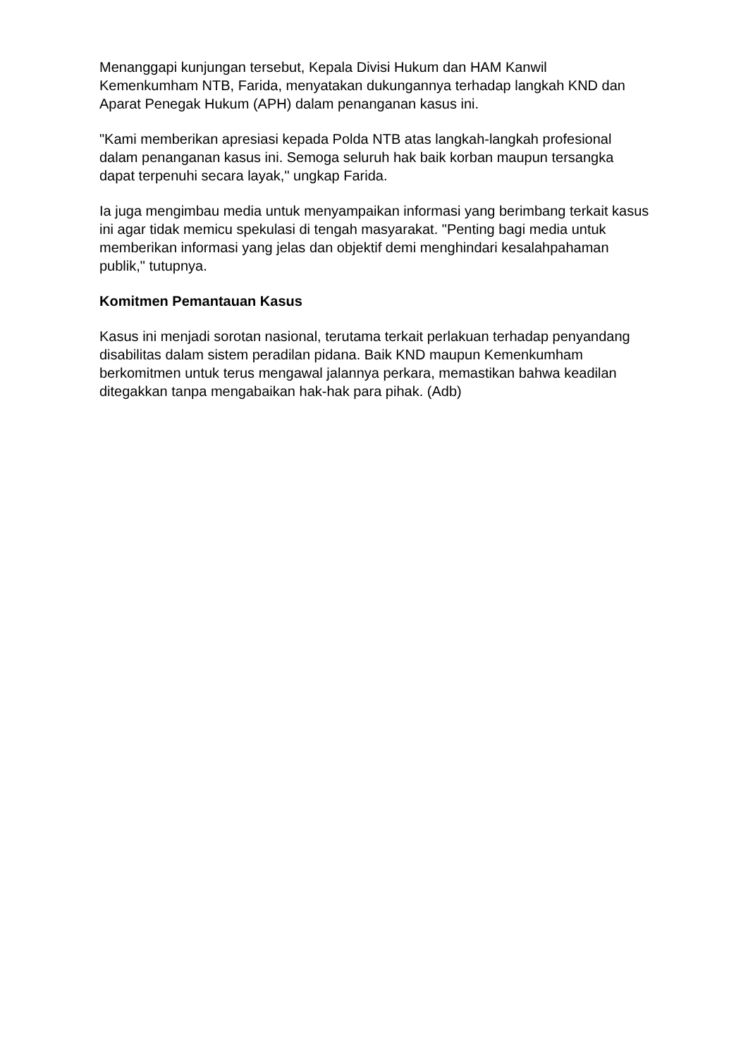Menanggapi kunjungan tersebut, Kepala Divisi Hukum dan HAM Kanwil Kemenkumham NTB, Farida, menyatakan dukungannya terhadap langkah KND dan Aparat Penegak Hukum (APH) dalam penanganan kasus ini.
"Kami memberikan apresiasi kepada Polda NTB atas langkah-langkah profesional dalam penanganan kasus ini. Semoga seluruh hak baik korban maupun tersangka dapat terpenuhi secara layak," ungkap Farida.
Ia juga mengimbau media untuk menyampaikan informasi yang berimbang terkait kasus ini agar tidak memicu spekulasi di tengah masyarakat. "Penting bagi media untuk memberikan informasi yang jelas dan objektif demi menghindari kesalahpahaman publik," tutupnya.
Komitmen Pemantauan Kasus
Kasus ini menjadi sorotan nasional, terutama terkait perlakuan terhadap penyandang disabilitas dalam sistem peradilan pidana. Baik KND maupun Kemenkumham berkomitmen untuk terus mengawal jalannya perkara, memastikan bahwa keadilan ditegakkan tanpa mengabaikan hak-hak para pihak. (Adb)